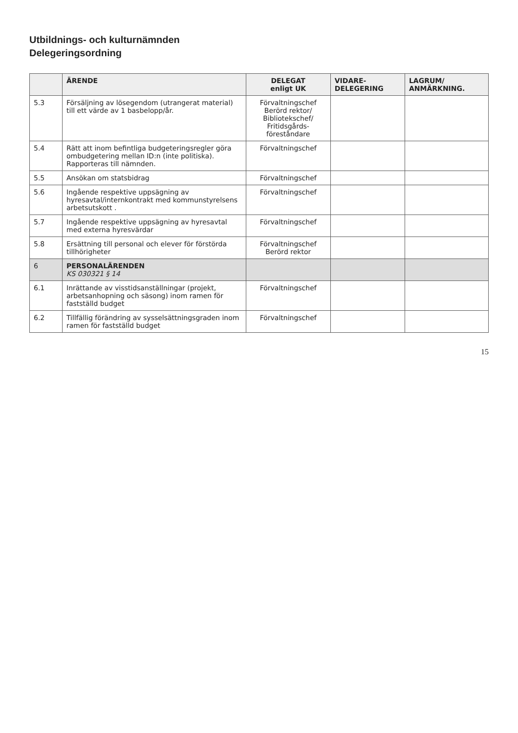Utbildnings- och kulturnämnden
Delegeringsordning
| | ÄRENDE | DELEGAT enligt UK | VIDARE- DELEGERING | LAGRUM/ ANMÄRKNING. |
| --- | --- | --- | --- | --- |
| 5.3 | Försäljning av lösegendom (utrangerat material) till ett värde av 1 basbelopp/år. | Förvaltningschef Berörd rektor/ Bibliotekschef/ Fritidsgårds- föreståndare | | |
| 5.4 | Rätt att inom befintliga budgeteringsregler göra ombudgetering mellan ID:n (inte politiska). Rapporteras till nämnden. | Förvaltningschef | | |
| 5.5 | Ansökan om statsbidrag | Förvaltningschef | | |
| 5.6 | Ingående respektive uppsägning av hyresavtal/internkontrakt med kommunstyrelsens arbetsutskott . | Förvaltningschef | | |
| 5.7 | Ingående respektive uppsägning av hyresavtal med externa hyresvärdar | Förvaltningschef | | |
| 5.8 | Ersättning till personal och elever för förstörda tillhörigheter | Förvaltningschef Berörd rektor | | |
| 6 | PERSONALÄRENDEN KS 030321 § 14 | | | |
| 6.1 | Inrättande av visstidsanställningar (projekt, arbetsanhopning och säsong) inom ramen för fastställd budget | Förvaltningschef | | |
| 6.2 | Tillfällig förändring av sysselsättningsgraden inom ramen för fastställd budget | Förvaltningschef | | |
15